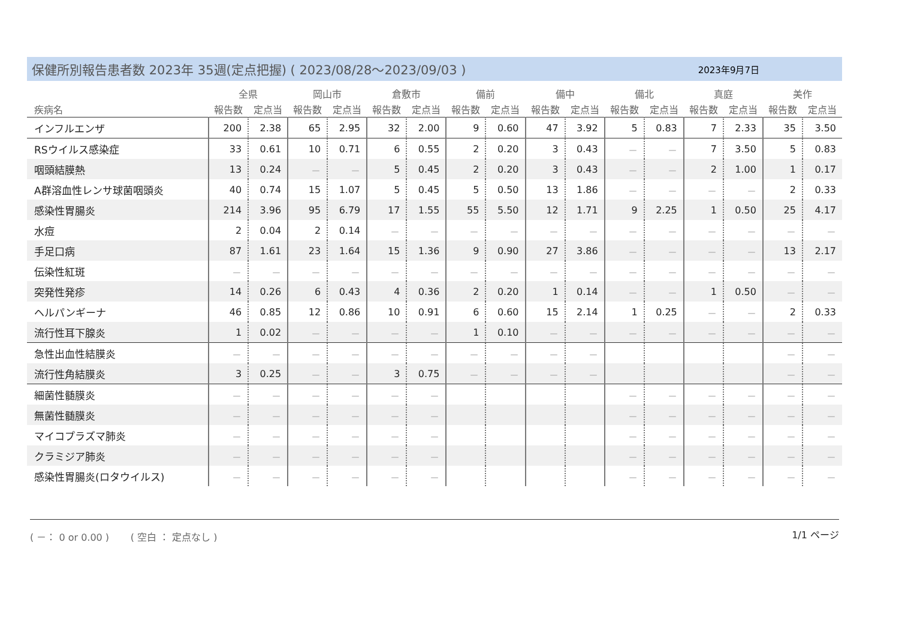保健所別報告患者数 2023年 35週(定点把握) ( 2023/08/28～2023/09/03 )
2023年9月7日
| 疾病名 | 全県 | | 岡山市 | | 倉敷市 | | 備前 | | 備中 | | 備北 | | 真庭 | | 美作 | |
| --- | --- | --- | --- | --- | --- | --- | --- | --- | --- | --- | --- | --- | --- | --- | --- | --- |
| | 報告数 | 定点当 | 報告数 | 定点当 | 報告数 | 定点当 | 報告数 | 定点当 | 報告数 | 定点当 | 報告数 | 定点当 | 報告数 | 定点当 | 報告数 | 定点当 |
| インフルエンザ | 200 | 2.38 | 65 | 2.95 | 32 | 2.00 | 9 | 0.60 | 47 | 3.92 | 5 | 0.83 | 7 | 2.33 | 35 | 3.50 |
| RSウイルス感染症 | 33 | 0.61 | 10 | 0.71 | 6 | 0.55 | 2 | 0.20 | 3 | 0.43 | － | － | 7 | 3.50 | 5 | 0.83 |
| 咽頭結膜熱 | 13 | 0.24 | － | － | 5 | 0.45 | 2 | 0.20 | 3 | 0.43 | － | － | 2 | 1.00 | 1 | 0.17 |
| A群溶血性レンサ球菌咽頭炎 | 40 | 0.74 | 15 | 1.07 | 5 | 0.45 | 5 | 0.50 | 13 | 1.86 | － | － | － | － | 2 | 0.33 |
| 感染性胃腸炎 | 214 | 3.96 | 95 | 6.79 | 17 | 1.55 | 55 | 5.50 | 12 | 1.71 | 9 | 2.25 | 1 | 0.50 | 25 | 4.17 |
| 水痘 | 2 | 0.04 | 2 | 0.14 | － | － | － | － | － | － | － | － | － | － | － | － |
| 手足口病 | 87 | 1.61 | 23 | 1.64 | 15 | 1.36 | 9 | 0.90 | 27 | 3.86 | － | － | － | － | 13 | 2.17 |
| 伝染性紅斑 | － | － | － | － | － | － | － | － | － | － | － | － | － | － | － | － |
| 突発性発疹 | 14 | 0.26 | 6 | 0.43 | 4 | 0.36 | 2 | 0.20 | 1 | 0.14 | － | － | 1 | 0.50 | － | － |
| ヘルパンギーナ | 46 | 0.85 | 12 | 0.86 | 10 | 0.91 | 6 | 0.60 | 15 | 2.14 | 1 | 0.25 | － | － | 2 | 0.33 |
| 流行性耳下腺炎 | 1 | 0.02 | － | － | － | － | 1 | 0.10 | － | － | － | － | － | － | － | － |
| 急性出血性結膜炎 | － | － | － | － | － | － | － | － | － | － | | | | | － | － |
| 流行性角結膜炎 | 3 | 0.25 | － | － | 3 | 0.75 | － | － | － | － | | | | | － | － |
| 細菌性髄膜炎 | － | － | － | － | － | － | | | | | － | － | － | － | － | － |
| 無菌性髄膜炎 | － | － | － | － | － | － | | | | | － | － | － | － | － | － |
| マイコプラズマ肺炎 | － | － | － | － | － | － | | | | | － | － | － | － | － | － |
| クラミジア肺炎 | － | － | － | － | － | － | | | | | － | － | － | － | － | － |
| 感染性胃腸炎(ロタウイルス) | － | － | － | － | － | － | | | | | － | － | － | － | － | － |
( －： 0 or 0.00 ) ( 空白 ： 定点なし ) 1/1 ページ